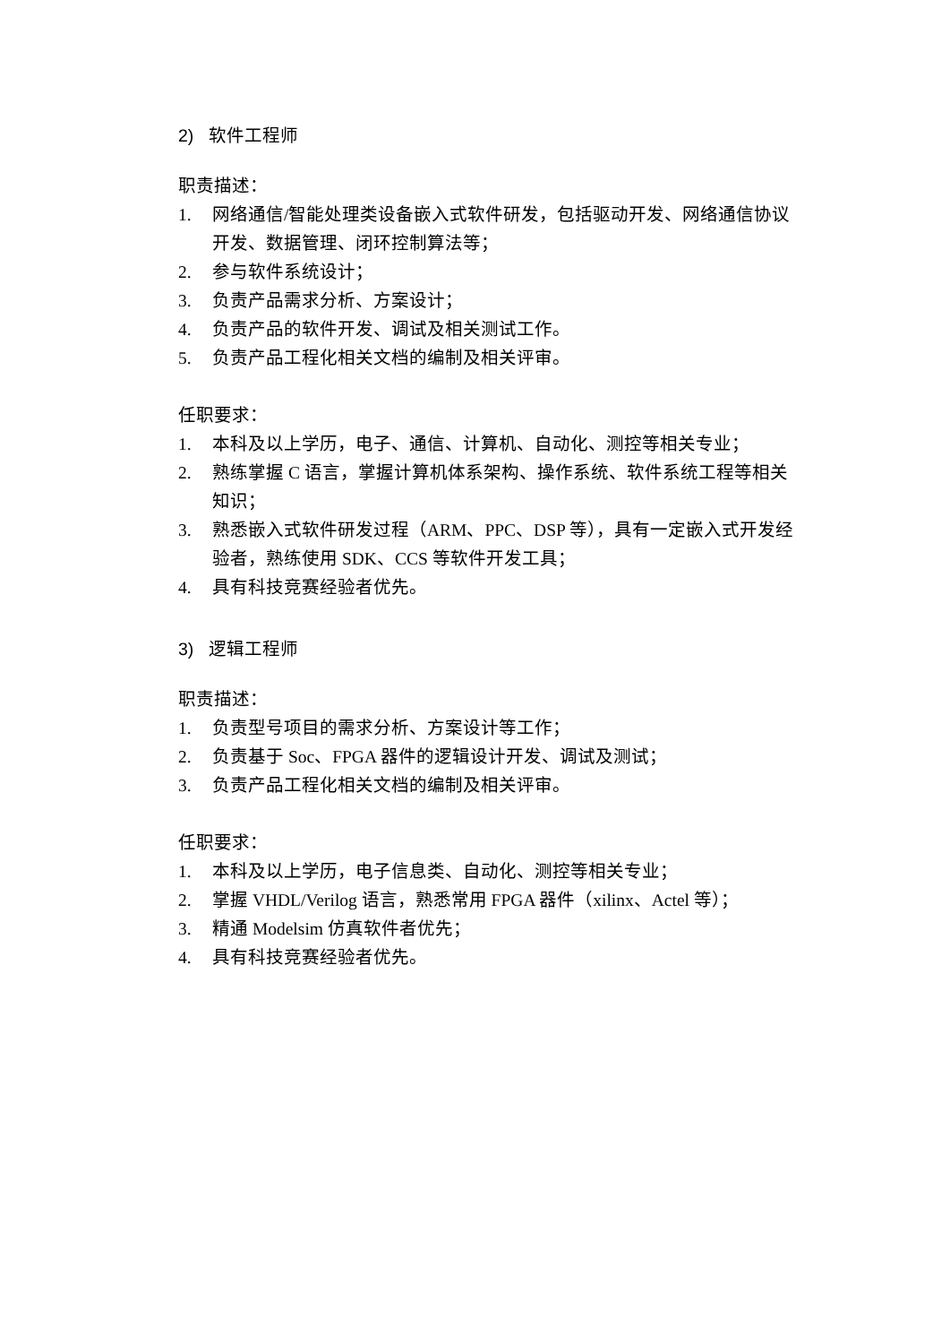2) 软件工程师
职责描述：
1. 网络通信/智能处理类设备嵌入式软件研发，包括驱动开发、网络通信协议开发、数据管理、闭环控制算法等；
2. 参与软件系统设计；
3. 负责产品需求分析、方案设计；
4. 负责产品的软件开发、调试及相关测试工作。
5. 负责产品工程化相关文档的编制及相关评审。
任职要求：
1. 本科及以上学历，电子、通信、计算机、自动化、测控等相关专业；
2. 熟练掌握 C 语言，掌握计算机体系架构、操作系统、软件系统工程等相关知识；
3. 熟悉嵌入式软件研发过程（ARM、PPC、DSP 等），具有一定嵌入式开发经验者，熟练使用 SDK、CCS 等软件开发工具；
4. 具有科技竞赛经验者优先。
3) 逻辑工程师
职责描述：
1. 负责型号项目的需求分析、方案设计等工作；
2. 负责基于 Soc、FPGA 器件的逻辑设计开发、调试及测试；
3. 负责产品工程化相关文档的编制及相关评审。
任职要求：
1. 本科及以上学历，电子信息类、自动化、测控等相关专业；
2. 掌握 VHDL/Verilog 语言，熟悉常用 FPGA 器件（xilinx、Actel 等）；
3. 精通 Modelsim 仿真软件者优先；
4. 具有科技竞赛经验者优先。